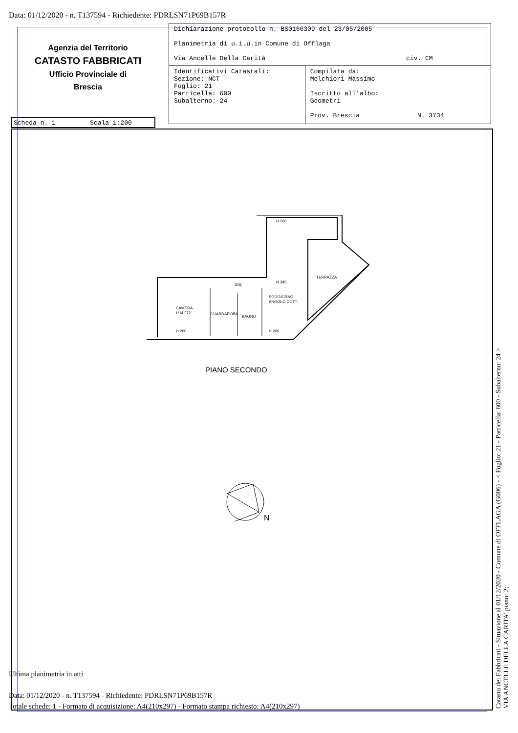Data: 01/12/2020 - n. T137594 - Richiedente: PDRLSN71P69B157R
Agenzia del Territorio
CATASTO FABBRICATI
Ufficio Provinciale di
Brescia
| Dichiarazione protocollo n. BS0166309 del 23/05/2005 Planimetria di u.i.u.in Comune di Offlaga Via Ancelle Della Carità civ. CM | |
| Identificativi Catastali: Sezione: NCT Foglio: 21 Particella: 600 Subalterno: 24 | Compilata da: Melchiori Massimo Iscritto all'albo: Geometri Prov. Brescia N. 3734 |
Scheda n. 1 Scala 1:200
TERRAZZA
CAMERA
H.M.272
GUARDAROBA
BAGNO
SOGGIORNO
ANGOLO COTT.
DIS.
H.200
H.200
H.345
H.200
PIANO SECONDO
N
Ultima planimetria in atti
Data: 01/12/2020 - n. T137594 - Richiedente: PDRLSN71P69B157R
Totale schede: 1 - Formato di acquisizione: A4(210x297) - Formato stampa richiesto: A4(210x297)
Catasto dei Fabbricati - Situazione al 01/12/2020 - Comune di OFFLAGA (G006) - < Foglio: 21 - Particella: 600 - Subalterno: 24 >
VIA ANCELLE DELLA CARITA' piano: 2;